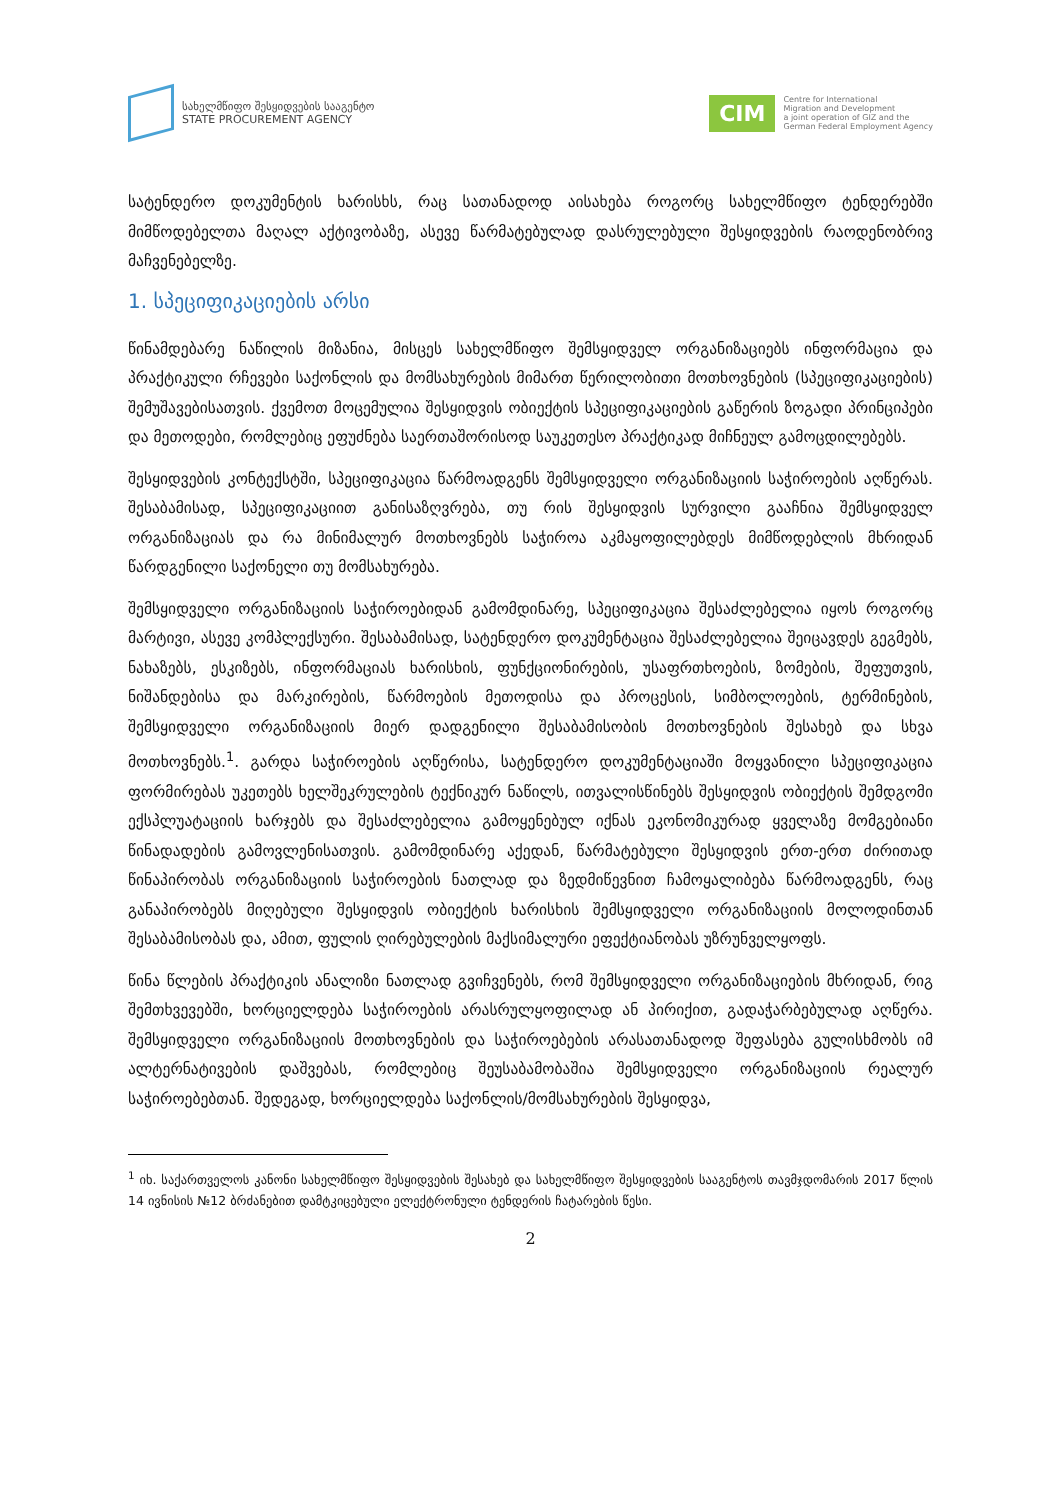სახელმწიფო შესყიდვების სააგენტო
STATE PROCUREMENT AGENCY
CIM
Centre for International
Migration and Development
a joint operation of GIZ and the
German Federal Employment Agency
სატენდერო დოკუმენტის ხარისხს, რაც სათანადოდ აისახება როგორც სახელმწიფო ტენდერებში მიმწოდებელთა მაღალ აქტივობაზე, ასევე წარმატებულად დასრულებული შესყიდვების რაოდენობრივ მაჩვენებელზე.
1. სპეციფიკაციების არსი
წინამდებარე ნაწილის მიზანია, მისცეს სახელმწიფო შემსყიდველ ორგანიზაციებს ინფორმაცია და პრაქტიკული რჩევები საქონლის და მომსახურების მიმართ წერილობითი მოთხოვნების (სპეციფიკაციების) შემუშავებისათვის. ქვემოთ მოცემულია შესყიდვის ობიექტის სპეციფიკაციების გაწერის ზოგადი პრინციპები და მეთოდები, რომლებიც ეფუძნება საერთაშორისოდ საუკეთესო პრაქტიკად მიჩნეულ გამოცდილებებს.
შესყიდვების კონტექსტში, სპეციფიკაცია წარმოადგენს შემსყიდველი ორგანიზაციის საჭიროების აღწერას. შესაბამისად, სპეციფიკაციით განისაზღვრება, თუ რის შესყიდვის სურვილი გააჩნია შემსყიდველ ორგანიზაციას და რა მინიმალურ მოთხოვნებს საჭიროა აკმაყოფილებდეს მიმწოდებლის მხრიდან წარდგენილი საქონელი თუ მომსახურება.
შემსყიდველი ორგანიზაციის საჭიროებიდან გამომდინარე, სპეციფიკაცია შესაძლებელია იყოს როგორც მარტივი, ასევე კომპლექსური. შესაბამისად, სატენდერო დოკუმენტაცია შესაძლებელია შეიცავდეს გეგმებს, ნახაზებს, ესკიზებს, ინფორმაციას ხარისხის, ფუნქციონირების, უსაფრთხოების, ზომების, შეფუთვის, ნიშანდებისა და მარკირების, წარმოების მეთოდისა და პროცესის, სიმბოლოების, ტერმინების, შემსყიდველი ორგანიზაციის მიერ დადგენილი შესაბამისობის მოთხოვნების შესახებ და სხვა მოთხოვნებს.<sup>1</sup>. გარდა საჭიროების აღწერისა, სატენდერო დოკუმენტაციაში მოყვანილი სპეციფიკაცია ფორმირებას უკეთებს ხელშეკრულების ტექნიკურ ნაწილს, ითვალისწინებს შესყიდვის ობიექტის შემდგომი ექსპლუატაციის ხარჯებს და შესაძლებელია გამოყენებულ იქნას ეკონომიკურად ყველაზე მომგებიანი წინადადების გამოვლენისათვის. გამომდინარე აქედან, წარმატებული შესყიდვის ერთ-ერთ ძირითად წინაპირობას ორგანიზაციის საჭიროების ნათლად და ზედმიწევნით ჩამოყალიბება წარმოადგენს, რაც განაპირობებს მიღებული შესყიდვის ობიექტის ხარისხის შემსყიდველი ორგანიზაციის მოლოდინთან შესაბამისობას და, ამით, ფულის ღირებულების მაქსიმალური ეფექტიანობას უზრუნველყოფს.
წინა წლების პრაქტიკის ანალიზი ნათლად გვიჩვენებს, რომ შემსყიდველი ორგანიზაციების მხრიდან, რიგ შემთხვევებში, ხორციელდება საჭიროების არასრულყოფილად ან პირიქით, გადაჭარბებულად აღწერა. შემსყიდველი ორგანიზაციის მოთხოვნების და საჭიროებების არასათანადოდ შეფასება გულისხმობს იმ ალტერნატივების დაშვებას, რომლებიც შეუსაბამობაშია შემსყიდველი ორგანიზაციის რეალურ საჭიროებებთან. შედეგად, ხორციელდება საქონლის/მომსახურების შესყიდვა,
<sup>1</sup> იხ. საქართველოს კანონი სახელმწიფო შესყიდვების შესახებ და სახელმწიფო შესყიდვების სააგენტოს თავმჯდომარის 2017 წლის 14 ივნისის №12 ბრძანებით დამტკიცებული ელექტრონული ტენდერის ჩატარების წესი.
2